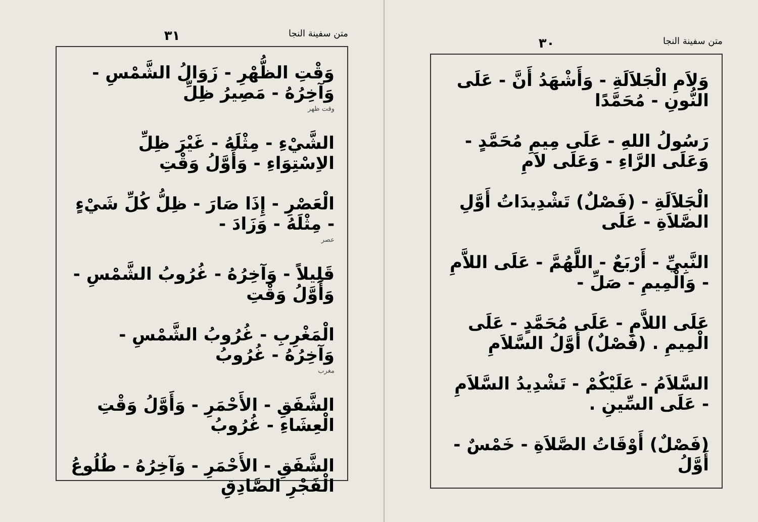متن سفينة النجا ٣١
وَقْتِ الظُّهْرِ - زَوَالُ الشَّمْسِ - وَآخِرُهُ - مَصِيرُ ظِلِّ
وقت ظهر
الشَّيْءِ - مِثْلَهُ - غَيْرَ ظِلِّ الاِسْتِوَاءِ - وَأَوَّلُ وَقْتِ
الْعَصْرِ - إِذَا صَارَ - ظِلُّ كُلِّ شَيْءٍ - مِثْلَهُ - وَزَادَ -
عصر
قَلِيلاً - وَآخِرُهُ - غُرُوبُ الشَّمْسِ - وَأَوَّلُ وَقْتِ
الْمَغْرِبِ - غُرُوبُ الشَّمْسِ - وَآخِرُهُ - غُرُوبُ
مغرب
الشَّفَقِ - الأَحْمَرِ - وَأَوَّلُ وَقْتِ الْعِشَاءِ - غُرُوبُ
الشَّفَقِ - الأَحْمَرِ - وَآخِرُهُ - طُلُوعُ الْفَجْرِ الصَّادِقِ
متن سفينة النجا ٣٠
وَلاَمِ الْجَلاَلَةِ - وَأَشْهَدُ أَنَّ - عَلَى النُّونِ - مُحَمَّدًا
رَسُولُ اللهِ - عَلَى مِيمِ مُحَمَّدٍ - وَعَلَى الرَّاءِ - وَعَلَى لاَمِ
الْجَلاَلَةِ - (فَصْلٌ) تَشْدِيدَاتُ أَوَّلِ الصَّلاَةِ - عَلَى
النَّبِيِّ - أَرْبَعٌ - اللَّهُمَّ - عَلَى اللاَّمِ - وَالْمِيمِ - صَلِّ -
عَلَى اللاَّمِ - عَلَى مُحَمَّدٍ - عَلَى الْمِيمِ . (فَصْلٌ) أَوَّلُ السَّلاَمِ
السَّلاَمُ - عَلَيْكُمْ - تَشْدِيدُ السَّلاَمِ - عَلَى السِّينِ .
(فَصْلٌ) أَوْقَاتُ الصَّلاَةِ - خَمْسٌ - أَوَّلُ